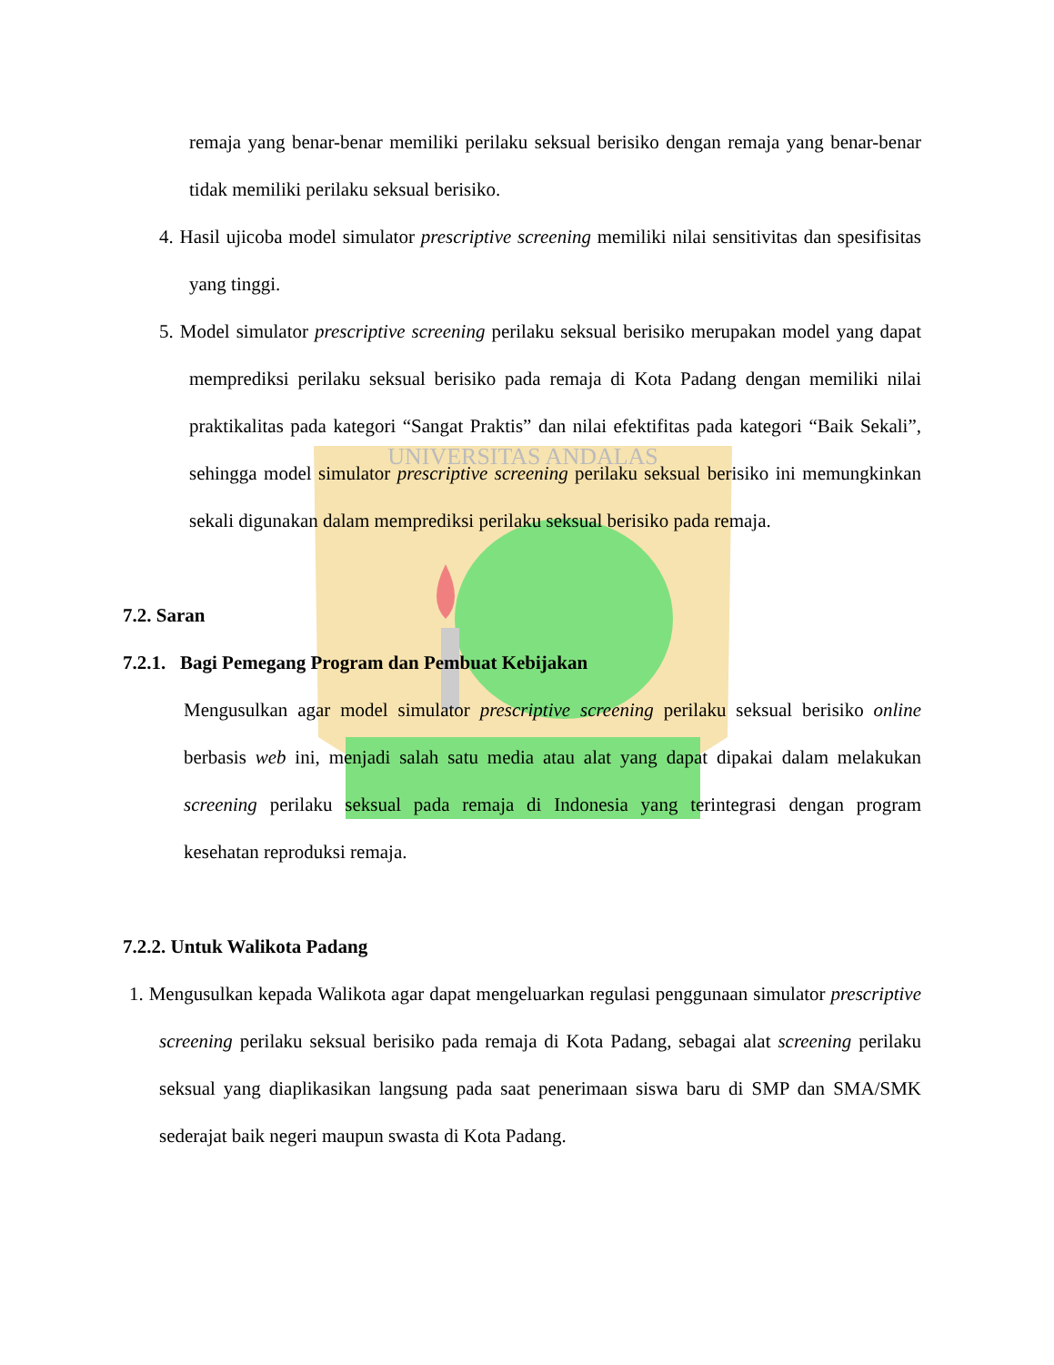UNIVERSITAS ANDALAS
remaja yang benar-benar memiliki perilaku seksual berisiko dengan remaja yang benar-benar tidak memiliki perilaku seksual berisiko.
4. Hasil ujicoba model simulator prescriptive screening memiliki nilai sensitivitas dan spesifisitas yang tinggi.
5. Model simulator prescriptive screening perilaku seksual berisiko merupakan model yang dapat memprediksi perilaku seksual berisiko pada remaja di Kota Padang dengan memiliki nilai praktikalitas pada kategori “Sangat Praktis” dan nilai efektifitas pada kategori “Baik Sekali”, sehingga model simulator prescriptive screening perilaku seksual berisiko ini memungkinkan sekali digunakan dalam memprediksi perilaku seksual berisiko pada remaja.
7.2. Saran
7.2.1. Bagi Pemegang Program dan Pembuat Kebijakan
Mengusulkan agar model simulator prescriptive screening perilaku seksual berisiko online berbasis web ini, menjadi salah satu media atau alat yang dapat dipakai dalam melakukan screening perilaku seksual pada remaja di Indonesia yang terintegrasi dengan program kesehatan reproduksi remaja.
7.2.2. Untuk Walikota Padang
1. Mengusulkan kepada Walikota agar dapat mengeluarkan regulasi penggunaan simulator prescriptive screening perilaku seksual berisiko pada remaja di Kota Padang, sebagai alat screening perilaku seksual yang diaplikasikan langsung pada saat penerimaan siswa baru di SMP dan SMA/SMK sederajat baik negeri maupun swasta di Kota Padang.